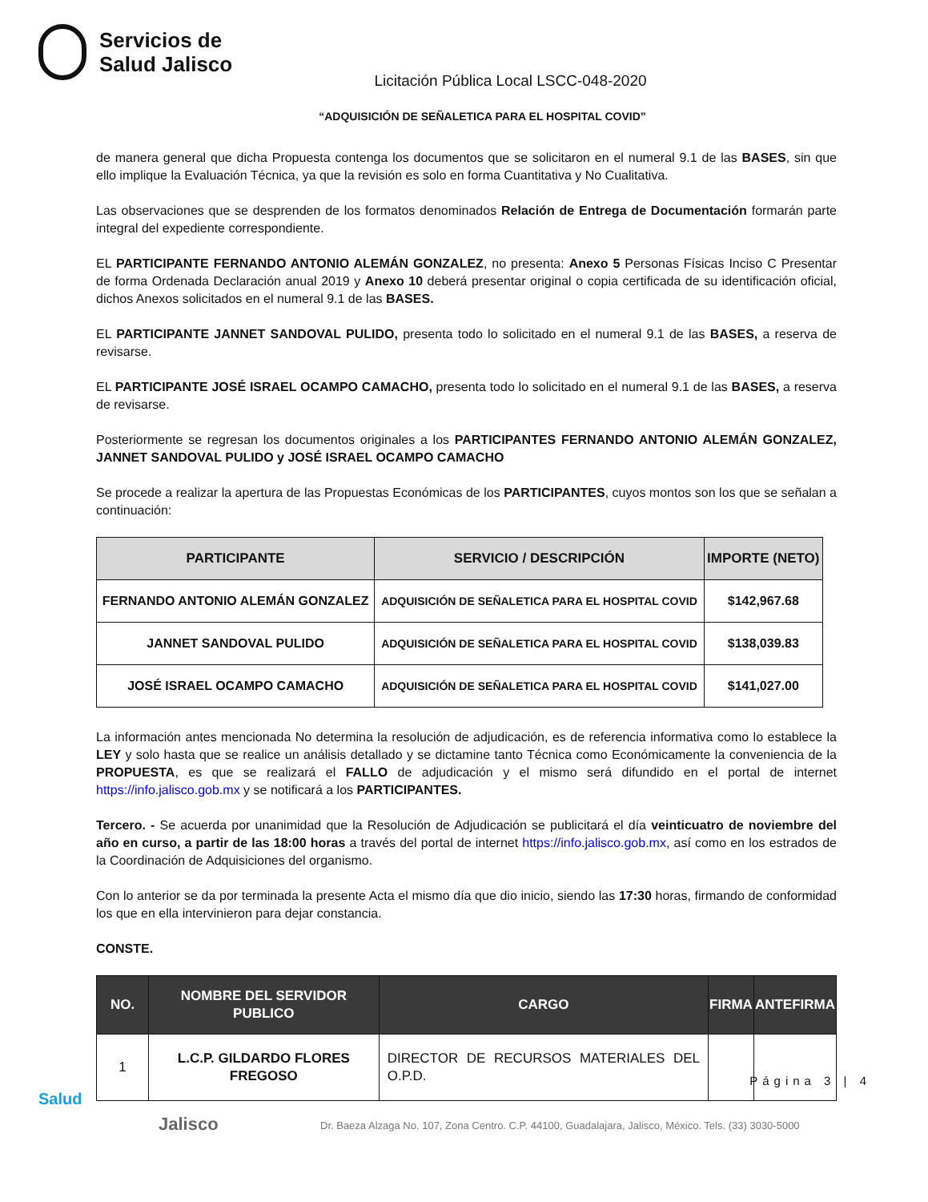Servicios de
Salud Jalisco
Licitación Pública Local LSCC-048-2020
“ADQUISICIÓN DE SEÑALETICA PARA EL HOSPITAL COVID”
de manera general que dicha Propuesta contenga los documentos que se solicitaron en el numeral 9.1 de las BASES, sin que ello implique la Evaluación Técnica, ya que la revisión es solo en forma Cuantitativa y No Cualitativa.
Las observaciones que se desprenden de los formatos denominados Relación de Entrega de Documentación formarán parte integral del expediente correspondiente.
EL PARTICIPANTE FERNANDO ANTONIO ALEMÁN GONZALEZ, no presenta: Anexo 5 Personas Físicas Inciso C Presentar de forma Ordenada Declaración anual 2019 y Anexo 10 deberá presentar original o copia certificada de su identificación oficial, dichos Anexos solicitados en el numeral 9.1 de las BASES.
EL PARTICIPANTE JANNET SANDOVAL PULIDO, presenta todo lo solicitado en el numeral 9.1 de las BASES, a reserva de revisarse.
EL PARTICIPANTE JOSÉ ISRAEL OCAMPO CAMACHO, presenta todo lo solicitado en el numeral 9.1 de las BASES, a reserva de revisarse.
Posteriormente se regresan los documentos originales a los PARTICIPANTES FERNANDO ANTONIO ALEMÁN GONZALEZ, JANNET SANDOVAL PULIDO y JOSÉ ISRAEL OCAMPO CAMACHO
Se procede a realizar la apertura de las Propuestas Económicas de los PARTICIPANTES, cuyos montos son los que se señalan a continuación:
| PARTICIPANTE | SERVICIO / DESCRIPCIÓN | IMPORTE (NETO) |
| --- | --- | --- |
| FERNANDO ANTONIO ALEMÁN GONZALEZ | ADQUISICIÓN DE SEÑALETICA PARA EL HOSPITAL COVID | $142,967.68 |
| JANNET SANDOVAL PULIDO | ADQUISICIÓN DE SEÑALETICA PARA EL HOSPITAL COVID | $138,039.83 |
| JOSÉ ISRAEL OCAMPO CAMACHO | ADQUISICIÓN DE SEÑALETICA PARA EL HOSPITAL COVID | $141,027.00 |
La información antes mencionada No determina la resolución de adjudicación, es de referencia informativa como lo establece la LEY y solo hasta que se realice un análisis detallado y se dictamine tanto Técnica como Económicamente la conveniencia de la PROPUESTA, es que se realizará el FALLO de adjudicación y el mismo será difundido en el portal de internet https://info.jalisco.gob.mx y se notificará a los PARTICIPANTES.
Tercero. - Se acuerda por unanimidad que la Resolución de Adjudicación se publicitará el día veinticuatro de noviembre del año en curso, a partir de las 18:00 horas a través del portal de internet https://info.jalisco.gob.mx, así como en los estrados de la Coordinación de Adquisiciones del organismo.
Con lo anterior se da por terminada la presente Acta el mismo día que dio inicio, siendo las 17:30 horas, firmando de conformidad los que en ella intervinieron para dejar constancia.
CONSTE.
| NO. | NOMBRE DEL SERVIDOR PUBLICO | CARGO | FIRMA | ANTEFIRMA |
| --- | --- | --- | --- | --- |
| 1 | L.C.P. GILDARDO FLORES FREGOSO | DIRECTOR DE RECURSOS MATERIALES DEL O.P.D. | | |
Página 3 | 4
Salud
Jalisco
Dr. Baeza Alzaga No. 107, Zona Centro. C.P. 44100, Guadalajara, Jalisco, México. Tels. (33) 3030-5000